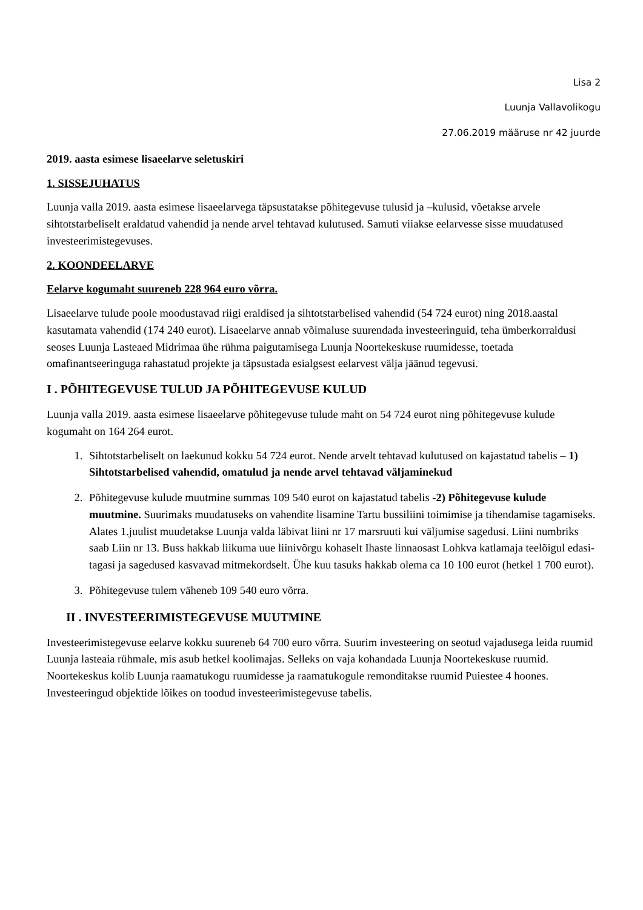Lisa 2
Luunja Vallavolikogu
27.06.2019 määruse nr 42 juurde
2019. aasta esimese lisaeelarve seletuskiri
1. SISSEJUHATUS
Luunja valla 2019. aasta esimese lisaeelarvega täpsustatakse põhitegevuse tulusid ja –kulusid, võetakse arvele sihtotstarbeliselt eraldatud vahendid ja nende arvel tehtavad kulutused. Samuti viiakse eelarvesse sisse muudatused investeerimistegevuses.
2. KOONDEELARVE
Eelarve kogumaht suureneb 228 964 euro võrra.
Lisaeelarve tulude poole moodustavad riigi eraldised ja sihtotstarbelised vahendid (54 724 eurot) ning 2018.aastal kasutamata vahendid (174 240 eurot). Lisaeelarve annab võimaluse suurendada investeeringuid, teha ümberkorraldusi seoses Luunja Lasteaed Midrimaa ühe rühma paigutamisega Luunja Noortekeskuse ruumidesse, toetada omafinantseeringuga rahastatud projekte ja täpsustada esialgsest eelarvest välja jäänud tegevusi.
I . PÕHITEGEVUSE TULUD JA PÕHITEGEVUSE KULUD
Luunja valla 2019. aasta esimese lisaeelarve põhitegevuse tulude maht on 54 724 eurot ning põhitegevuse kulude kogumaht on 164 264 eurot.
1. Sihtotstarbeliselt on laekunud kokku 54 724 eurot. Nende arvelt tehtavad kulutused on kajastatud tabelis – 1) Sihtotstarbelised vahendid, omatulud ja nende arvel tehtavad väljaminekud
2. Põhitegevuse kulude muutmine summas 109 540 eurot on kajastatud tabelis -2) Põhitegevuse kulude muutmine. Suurimaks muudatuseks on vahendite lisamine Tartu bussiliini toimimise ja tihendamise tagamiseks. Alates 1.juulist muudetakse Luunja valda läbivat liini nr 17 marsruuti kui väljumise sagedusi. Liini numbriks saab Liin nr 13. Buss hakkab liikuma uue liinivõrgu kohaselt Ihaste linnaosast Lohkva katlamaja teelõigul edasi-tagasi ja sagedused kasvavad mitmekordselt. Ühe kuu tasuks hakkab olema ca 10 100 eurot (hetkel 1 700 eurot).
3. Põhitegevuse tulem väheneb 109 540 euro võrra.
II . INVESTEERIMISTEGEVUSE MUUTMINE
Investeerimistegevuse eelarve kokku suureneb 64 700 euro võrra. Suurim investeering on seotud vajadusega leida ruumid Luunja lasteaia rühmale, mis asub hetkel koolimajas. Selleks on vaja kohandada Luunja Noortekeskuse ruumid. Noortekeskus kolib Luunja raamatukogu ruumidesse ja raamatukogule remonditakse ruumid Puiestee 4 hoones. Investeeringud objektide lõikes on toodud investeerimistegevuse tabelis.